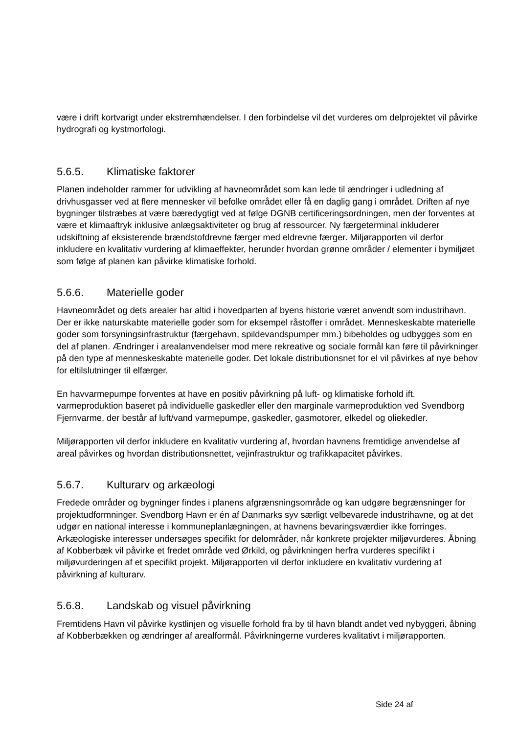være i drift kortvarigt under ekstremhændelser. I den forbindelse vil det vurderes om delprojektet vil påvirke hydrografi og kystmorfologi.
5.6.5. Klimatiske faktorer
Planen indeholder rammer for udvikling af havneområdet som kan lede til ændringer i udledning af drivhusgasser ved at flere mennesker vil befolke området eller få en daglig gang i området. Driften af nye bygninger tilstræbes at være bæredygtigt ved at følge DGNB certificeringsordningen, men der forventes at være et klimaaftryk inklusive anlægsaktiviteter og brug af ressourcer. Ny færgeterminal inkluderer udskiftning af eksisterende brændstofdrevne færger med eldrevne færger. Miljørapporten vil derfor inkludere en kvalitativ vurdering af klimaeffekter, herunder hvordan grønne områder / elementer i bymiljøet som følge af planen kan påvirke klimatiske forhold.
5.6.6. Materielle goder
Havneområdet og dets arealer har altid i hovedparten af byens historie været anvendt som industrihavn. Der er ikke naturskabte materielle goder som for eksempel råstoffer i området. Menneskeskabte materielle goder som forsyningsinfrastruktur (færgehavn, spildevandspumper mm.) bibeholdes og udbygges som en del af planen. Ændringer i arealanvendelser mod mere rekreative og sociale formål kan føre til påvirkninger på den type af menneskeskabte materielle goder. Det lokale distributionsnet for el vil påvirkes af nye behov for eltilslutninger til elfærger.
En havvarmepumpe forventes at have en positiv påvirkning på luft- og klimatiske forhold ift. varmeproduktion baseret på individuelle gaskedler eller den marginale varmeproduktion ved Svendborg Fjernvarme, der består af luft/vand varmepumpe, gaskedler, gasmotorer, elkedel og oliekedler.
Miljørapporten vil derfor inkludere en kvalitativ vurdering af, hvordan havnens fremtidige anvendelse af areal påvirkes og hvordan distributionsnettet, vejinfrastruktur og trafikkapacitet påvirkes.
5.6.7. Kulturarv og arkæologi
Fredede områder og bygninger findes i planens afgrænsningsområde og kan udgøre begrænsninger for projektudformninger. Svendborg Havn er én af Danmarks syv særligt velbevarede industrihavne, og at det udgør en national interesse i kommuneplanlægningen, at havnens bevaringsværdier ikke forringes. Arkæologiske interesser undersøges specifikt for delområder, når konkrete projekter miljøvurderes. Åbning af Kobberbæk vil påvirke et fredet område ved Ørkild, og påvirkningen herfra vurderes specifikt i miljøvurderingen af et specifikt projekt. Miljørapporten vil derfor inkludere en kvalitativ vurdering af påvirkning af kulturarv.
5.6.8. Landskab og visuel påvirkning
Fremtidens Havn vil påvirke kystlinjen og visuelle forhold fra by til havn blandt andet ved nybyggeri, åbning af Kobberbækken og ændringer af arealformål. Påvirkningerne vurderes kvalitativt i miljørapporten.
Side 24 af